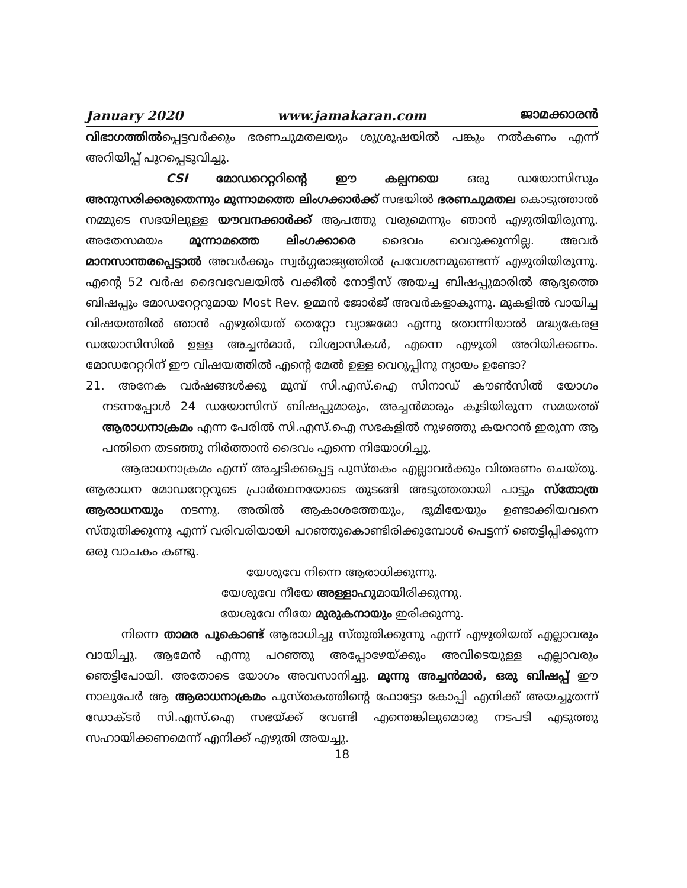January 2020 www.jamakaran.com ജാമക്കാരൻ
വിഭാഗത്തിൽപ്പെട്ടവർക്കും ഭരണചുമതലയും ശുശ്രൂഷയിൽ പങ്കും നൽകണം എന്ന് അറിയിപ്പ് പുറപ്പെടുവിച്ചു.
CSI മോഡറെറ്ററിന്റെ ഈ കല്പനയെ ഒരു ഡയോസിസും അനുസരിക്കരുതെന്നും മൂന്നാമത്തെ ലിംഗക്കാർക്ക് സഭയിൽ ഭരണചുമതല കൊടുത്താൽ നമ്മുടെ സഭയിലുള്ള യൗവനക്കാർക്ക് ആപത്തു വരുമെന്നും ഞാൻ എഴുതിയിരുന്നു. അതേസമയം മൂന്നാമത്തെ ലിംഗക്കാരെ ദൈവം വെറുക്കുന്നില്ല. അവർ മാനസാന്തരപ്പെട്ടാൽ അവർക്കും സ്വർഗ്ഗരാജ്യത്തിൽ പ്രവേശനമുണ്ടെന്ന് എഴുതിയിരുന്നു. എന്റെ 52 വർഷ ദൈവവേലയിൽ വക്കീൽ നോട്ടീസ് അയച്ച ബിഷപ്പുമാരിൽ ആദ്യത്തെ ബിഷപ്പും മോഡറേറ്ററുമായ Most Rev. ഉമ്മൻ ജോർജ് അവർകളാകുന്നു. മുകളിൽ വായിച്ച വിഷയത്തിൽ ഞാൻ എഴുതിയത് തെറ്റോ വ്യാജമോ എന്നു തോന്നിയാൽ മദ്ധ്യകേരള ഡയോസിസിൽ ഉള്ള അച്ചൻമാർ, വിശ്വാസികൾ, എന്നെ എഴുതി അറിയിക്കണം. മോഡറേറ്ററിന് ഈ വിഷയത്തിൽ എന്റെ മേൽ ഉള്ള വെറുപ്പിനു ന്യായം ഉണ്ടോ?
21. അനേക വർഷങ്ങൾക്കു മുമ്പ് സി.എസ്.ഐ സിനാഡ് കൗൺസിൽ യോഗം നടന്നപ്പോൾ 24 ഡയോസിസ് ബിഷപ്പുമാരും, അച്ചൻമാരും കൂടിയിരുന്ന സമയത്ത് ആരാധനാക്രമം എന്ന പേരിൽ സി.എസ്.ഐ സഭകളിൽ നുഴഞ്ഞു കയറാൻ ഇരുന്ന ആ പന്തിനെ തടഞ്ഞു നിർത്താൻ ദൈവം എന്നെ നിയോഗിച്ചു.
ആരാധനാക്രമം എന്ന് അച്ചടിക്കപ്പെട്ട പുസ്തകം എല്ലാവർക്കും വിതരണം ചെയ്തു. ആരാധന മോഡറേറ്ററുടെ പ്രാർത്ഥനയോടെ തുടങ്ങി അടുത്തതായി പാട്ടും സ്തോത്ര ആരാധനയും നടന്നു. അതിൽ ആകാശത്തേയും, ഭൂമിയേയും ഉണ്ടാക്കിയവനെ സ്തുതിക്കുന്നു എന്ന് വരിവരിയായി പറഞ്ഞുകൊണ്ടിരിക്കുമ്പോൾ പെട്ടന്ന് ഞെട്ടിപ്പിക്കുന്ന ഒരു വാചകം കണ്ടു.
യേശുവേ നിന്നെ ആരാധിക്കുന്നു.
യേശുവേ നീയേ അള്ളാഹുമായിരിക്കുന്നു.
യേശുവേ നീയേ മുരുകനായും ഇരിക്കുന്നു.
നിന്നെ താമര പൂകൊണ്ട് ആരാധിച്ചു സ്തുതിക്കുന്നു എന്ന് എഴുതിയത് എല്ലാവരും വായിച്ചു. ആമേൻ എന്നു പറഞ്ഞു അപ്പോഴേയ്ക്കും അവിടെയുള്ള എല്ലാവരും ഞെട്ടിപോയി. അതോടെ യോഗം അവസാനിച്ചു. മൂന്നു അച്ചൻമാർ, ഒരു ബിഷപ്പ് ഈ നാലുപേർ ആ ആരാധനാക്രമം പുസ്തകത്തിന്റെ ഫോട്ടോ കോപ്പി എനിക്ക് അയച്ചുതന്ന് ഡോക്ടർ സി.എസ്.ഐ സഭയ്ക്ക് വേണ്ടി എന്തെങ്കിലുമൊരു നടപടി എടുത്തു സഹായിക്കണമെന്ന് എനിക്ക് എഴുതി അയച്ചു.
18